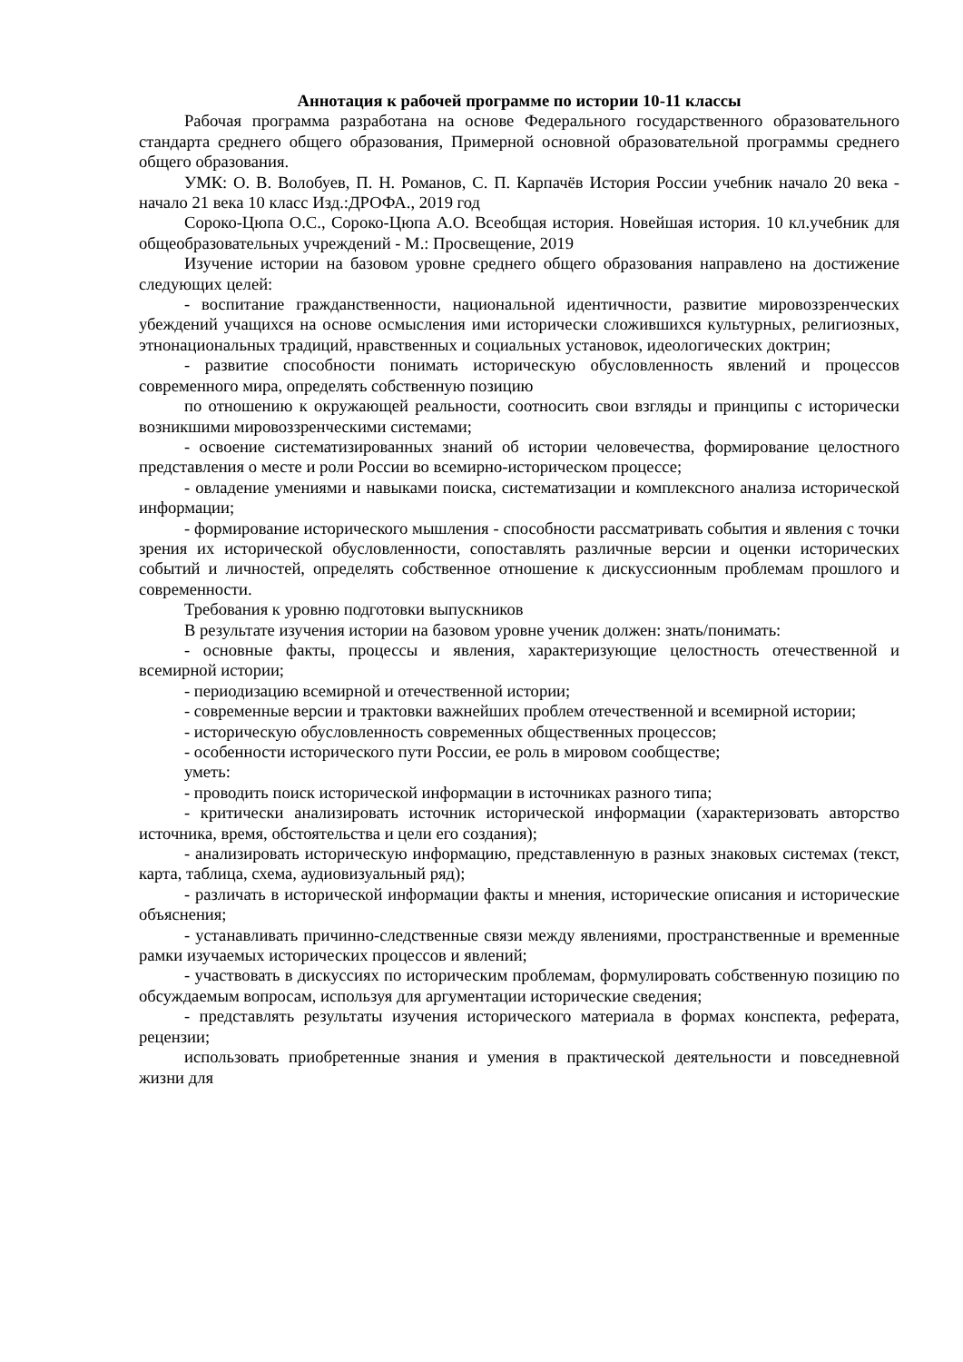Аннотация к рабочей программе по истории 10-11 классы
Рабочая программа разработана на основе Федерального государственного образовательного стандарта среднего общего образования, Примерной основной образовательной программы среднего общего образования.
УМК: О. В. Волобуев, П. Н. Романов, С. П. Карпачёв История России учебник начало 20 века - начало 21 века 10 класс Изд.:ДРОФА., 2019 год
Сороко-Цюпа О.С., Сороко-Цюпа А.О. Всеобщая история. Новейшая история. 10 кл.учебник для общеобразовательных учреждений - М.: Просвещение, 2019
Изучение истории на базовом уровне среднего общего образования направлено на достижение следующих целей:
- воспитание гражданственности, национальной идентичности, развитие мировоззренческих убеждений учащихся на основе осмысления ими исторически сложившихся культурных, религиозных, этнонациональных традиций, нравственных и социальных установок, идеологических доктрин;
- развитие способности понимать историческую обусловленность явлений и процессов современного мира, определять собственную позицию
по отношению к окружающей реальности, соотносить свои взгляды и принципы с исторически возникшими мировоззренческими системами;
- освоение систематизированных знаний об истории человечества, формирование целостного представления о месте и роли России во всемирно-историческом процессе;
- овладение умениями и навыками поиска, систематизации и комплексного анализа исторической информации;
- формирование исторического мышления - способности рассматривать события и явления с точки зрения их исторической обусловленности, сопоставлять различные версии и оценки исторических событий и личностей, определять собственное отношение к дискуссионным проблемам прошлого и современности.
Требования к уровню подготовки выпускников
В результате изучения истории на базовом уровне ученик должен: знать/понимать:
- основные факты, процессы и явления, характеризующие целостность отечественной и всемирной истории;
- периодизацию всемирной и отечественной истории;
- современные версии и трактовки важнейших проблем отечественной и всемирной истории;
- историческую обусловленность современных общественных процессов;
- особенности исторического пути России, ее роль в мировом сообществе;
уметь:
- проводить поиск исторической информации в источниках разного типа;
- критически анализировать источник исторической информации (характеризовать авторство источника, время, обстоятельства и цели его создания);
- анализировать историческую информацию, представленную в разных знаковых системах (текст, карта, таблица, схема, аудиовизуальный ряд);
- различать в исторической информации факты и мнения, исторические описания и исторические объяснения;
- устанавливать причинно-следственные связи между явлениями, пространственные и временные рамки изучаемых исторических процессов и явлений;
- участвовать в дискуссиях по историческим проблемам, формулировать собственную позицию по обсуждаемым вопросам, используя для аргументации исторические сведения;
- представлять результаты изучения исторического материала в формах конспекта, реферата, рецензии;
использовать приобретенные знания и умения в практической деятельности и повседневной жизни для